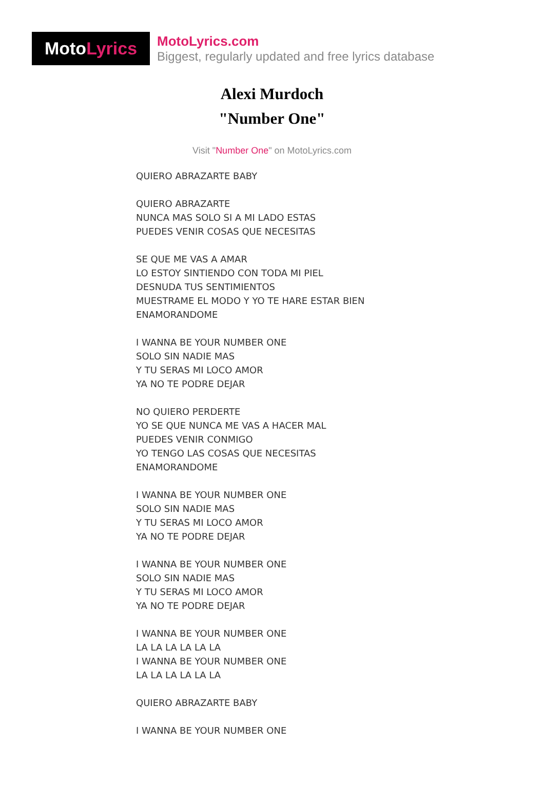Moto Lyrics
MotoLyrics.com
Biggest, regularly updated and free lyrics database
Alexi Murdoch
"Number One"
Visit "Number One" on MotoLyrics.com
QUIERO ABRAZARTE BABY
QUIERO ABRAZARTE
NUNCA MAS SOLO SI A MI LADO ESTAS
PUEDES VENIR COSAS QUE NECESITAS
SE QUE ME VAS A AMAR
LO ESTOY SINTIENDO CON TODA MI PIEL
DESNUDA TUS SENTIMIENTOS
MUESTRAME EL MODO Y YO TE HARE ESTAR BIEN
ENAMORANDOME
I WANNA BE YOUR NUMBER ONE
SOLO SIN NADIE MAS
Y TU SERAS MI LOCO AMOR
YA NO TE PODRE DEJAR
NO QUIERO PERDERTE
YO SE QUE NUNCA ME VAS A HACER MAL
PUEDES VENIR CONMIGO
YO TENGO LAS COSAS QUE NECESITAS
ENAMORANDOME
I WANNA BE YOUR NUMBER ONE
SOLO SIN NADIE MAS
Y TU SERAS MI LOCO AMOR
YA NO TE PODRE DEJAR
I WANNA BE YOUR NUMBER ONE
SOLO SIN NADIE MAS
Y TU SERAS MI LOCO AMOR
YA NO TE PODRE DEJAR
I WANNA BE YOUR NUMBER ONE
LA LA LA LA LA LA
I WANNA BE YOUR NUMBER ONE
LA LA LA LA LA LA
QUIERO ABRAZARTE BABY
I WANNA BE YOUR NUMBER ONE